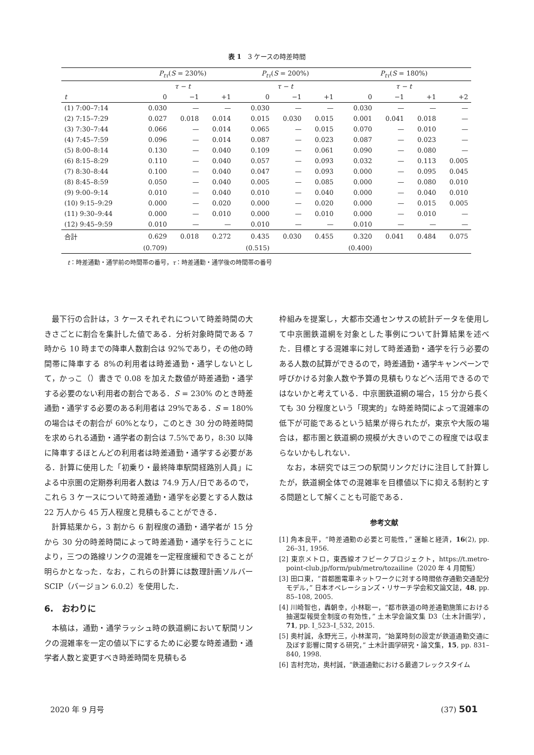表 1　3 ケースの時差時間
| | P<sub>tτ</sub> ( S = 230%) | | | P<sub>tτ</sub> ( S = 200%) | | | P<sub>tτ</sub> ( S = 180%) | | | |
| --- | --- | --- | --- | --- | --- | --- | --- | --- | --- | --- |
| | τ − t | | | τ − t | | | τ − t | | | |
| t | 0 | −1 | +1 | 0 | −1 | +1 | 0 | −1 | +1 | +2 |
| (1) 7:00–7:14 | 0.030 | — | — | 0.030 | — | — | 0.030 | — | — | — |
| (2) 7:15–7:29 | 0.027 | 0.018 | 0.014 | 0.015 | 0.030 | 0.015 | 0.001 | 0.041 | 0.018 | — |
| (3) 7:30–7:44 | 0.066 | — | 0.014 | 0.065 | — | 0.015 | 0.070 | — | 0.010 | — |
| (4) 7:45–7:59 | 0.096 | — | 0.014 | 0.087 | — | 0.023 | 0.087 | — | 0.023 | — |
| (5) 8:00–8:14 | 0.130 | — | 0.040 | 0.109 | — | 0.061 | 0.090 | — | 0.080 | — |
| (6) 8:15–8:29 | 0.110 | — | 0.040 | 0.057 | — | 0.093 | 0.032 | — | 0.113 | 0.005 |
| (7) 8:30–8:44 | 0.100 | — | 0.040 | 0.047 | — | 0.093 | 0.000 | — | 0.095 | 0.045 |
| (8) 8:45–8:59 | 0.050 | — | 0.040 | 0.005 | — | 0.085 | 0.000 | — | 0.080 | 0.010 |
| (9) 9:00–9:14 | 0.010 | — | 0.040 | 0.010 | — | 0.040 | 0.000 | — | 0.040 | 0.010 |
| (10) 9:15–9:29 | 0.000 | — | 0.020 | 0.000 | — | 0.020 | 0.000 | — | 0.015 | 0.005 |
| (11) 9:30–9:44 | 0.000 | — | 0.010 | 0.000 | — | 0.010 | 0.000 | — | 0.010 | — |
| (12) 9:45–9:59 | 0.010 | — | — | 0.010 | — | — | 0.010 | — | — | — |
| 合計 | 0.629 | 0.018 | 0.272 | 0.435 | 0.030 | 0.455 | 0.320 | 0.041 | 0.484 | 0.075 |
| | (0.709) | | | (0.515) | | | (0.400) | | | |
t：時差通勤・通学前の時間帯の番号，τ：時差通勤・通学後の時間帯の番号
最下行の合計は，3 ケースそれぞれについて時差時間の大きさごとに割合を集計した値である．分析対象時間である 7 時から 10 時までの降車人数割合は 92%であり，その他の時間帯に降車する 8%の利用者は時差通勤・通学しないとして，かっこ（）書きで 0.08 を加えた数値が時差通勤・通学する必要のない利用者の割合である．S = 230% のとき時差通勤・通学する必要のある利用者は 29%である．S = 180% の場合はその割合が 60%となり，このとき 30 分の時差時間を求められる通勤・通学者の割合は 7.5%であり，8:30 以降に降車するほとんどの利用者は時差通勤・通学する必要がある．計算に使用した「初乗り・最終降車駅間経路別人員」による中京圏の定期券利用者人数は 74.9 万人/日であるので，これら 3 ケースについて時差通勤・通学を必要とする人数は 22 万人から 45 万人程度と見積もることができる．
計算結果から，3 割から 6 割程度の通勤・通学者が 15 分から 30 分の時差時間によって時差通勤・通学を行うことにより，三つの路線リンクの混雑を一定程度緩和できることが明らかとなった．なお，これらの計算には数理計画ソルバー SCIP（バージョン 6.0.2）を使用した．
6.　おわりに
本稿は，通勤・通学ラッシュ時の鉄道網において駅間リンクの混雑率を一定の値以下にするために必要な時差通勤・通学者人数と変更すべき時差時間を見積もる
枠組みを提案し，大都市交通センサスの統計データを使用して中京圏鉄道網を対象とした事例について計算結果を述べた．目標とする混雑率に対して時差通勤・通学を行う必要のある人数の試算ができるので，時差通勤・通学キャンペーンで呼びかける対象人数や予算の見積もりなどへ活用できるのではないかと考えている．中京圏鉄道網の場合，15 分から長くても 30 分程度という「現実的」な時差時間によって混雑率の低下が可能であるという結果が得られたが，東京や大阪の場合は，都市圏と鉄道網の規模が大きいのでこの程度では収まらないかもしれない．
なお，本研究では三つの駅間リンクだけに注目して計算したが，鉄道網全体での混雑率を目標値以下に抑える制約とする問題として解くことも可能である．
参考文献
[1] 角本良平，“時差通勤の必要と可能性，” 運輸と経済，16(2), pp. 26–31, 1956.
[2] 東京メトロ，東西線オフピークプロジェクト，https://t.metro-point-club.jp/form/pub/metro/tozailine（2020 年 4 月閲覧）
[3] 田口東，“首都圏電車ネットワークに対する時間依存通勤交通配分モデル，” 日本オペレーションズ・リサーチ学会和文論文誌，48, pp. 85–108, 2005.
[4] 川崎智也，轟朝幸，小林聡一，“都市鉄道の時差通勤施策における抽選型報奨金制度の有効性，” 土木学会論文集 D3（土木計画学），71, pp. I_523–I_532, 2015.
[5] 奥村誠，永野光三，小林潔司，“始業時刻の設定が鉄道通勤交通に及ぼす影響に関する研究，” 土木計画学研究・論文集，15, pp. 831–840, 1998.
[6] 吉村充功，奥村誠，“鉄道通勤における最適フレックスタイム
2020 年 9 月号 (37) 501